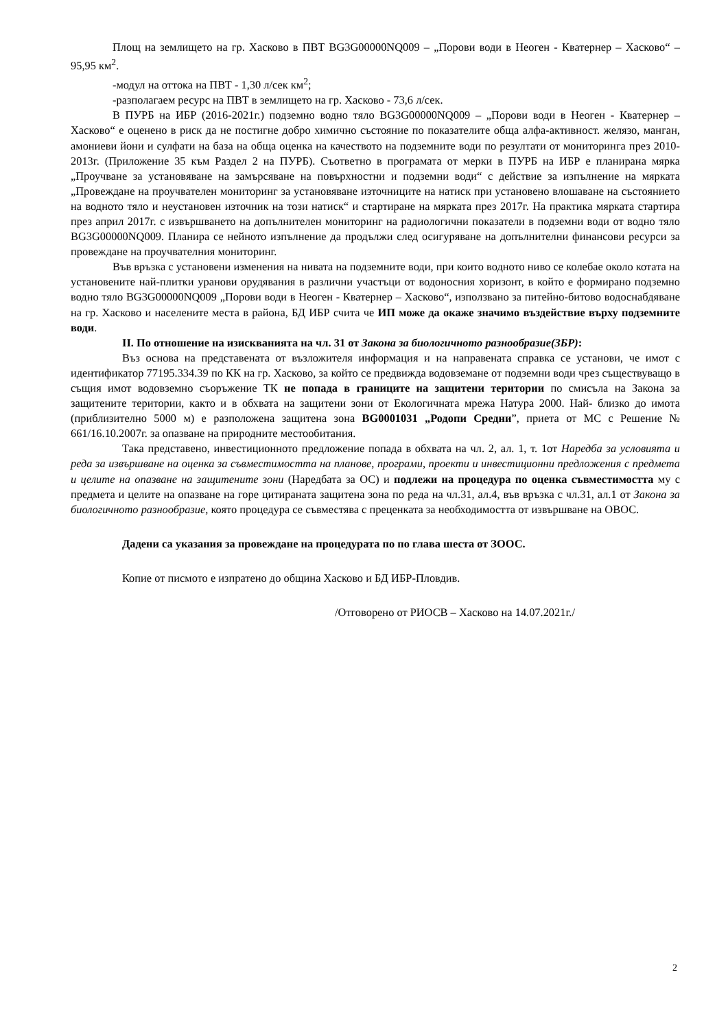Площ на землището на гр. Хасково в ПВТ BG3G00000NQ009 – „Порови води в Неоген - Кватернер – Хасково“ – 95,95 км<sup>2</sup>.
-модул на оттока на ПВТ - 1,30 л/сек км<sup>2</sup>;
-разполагаем ресурс на ПВТ в землището на гр. Хасково - 73,6 л/сек.
В ПУРБ на ИБР (2016-2021г.) подземно водно тяло BG3G00000NQ009 – „Порови води в Неоген - Кватернер – Хасково“ е оценено в риск да не постигне добро химично състояние по показателите обща алфа-активност. желязо, манган, амониеви йони и сулфати на база на обща оценка на качеството на подземните води по резултати от мониторинга през 2010-2013г. (Приложение 35 към Раздел 2 на ПУРБ). Съответно в програмата от мерки в ПУРБ на ИБР е планирана мярка „Проучване за установяване на замърсяване на повърхностни и подземни води“ с действие за изпълнение на мярката „Провеждане на проучвателен мониторинг за установяване източниците на натиск при установено влошаване на състоянието на водното тяло и неустановен източник на този натиск“ и стартиране на мярката през 2017г. На практика мярката стартира през април 2017г. с извършването на допълнителен мониторинг на радиологични показатели в подземни води от водно тяло BG3G00000NQ009. Планира се нейното изпълнение да продължи след осигуряване на допълнителни финансови ресурси за провеждане на проучвателния мониторинг.
Във връзка с установени изменения на нивата на подземните води, при които водното ниво се колебае около котата на установените най-плитки уранови орудявания в различни участъци от водоносния хоризонт, в който е формирано подземно водно тяло BG3G00000NQ009 „Порови води в Неоген - Кватернер – Хасково“, използвано за питейно-битово водоснабдяване на гр. Хасково и населените места в района, БД ИБР счита че ИП може да окаже значимо въздействие върху подземните води.
II. По отношение на изискванията на чл. 31 от Закона за биологичното разнообразие(ЗБР):
Въз основа на представената от възложителя информация и на направената справка се установи, че имот с идентификатор 77195.334.39 по КК на гр. Хасково, за който се предвижда водовземане от подземни води чрез съществуващо в същия имот водовземно съоръжение ТК не попада в границите на защитени територии по смисъла на Закона за защитените територии, както и в обхвата на защитени зони от Екологичната мрежа Натура 2000. Най- близко до имота (приблизително 5000 м) е разположена защитена зона BG0001031 „Родопи Средни”, приета от МС с Решение № 661/16.10.2007г. за опазване на природните местообитания.
Така представено, инвестиционното предложение попада в обхвата на чл. 2, ал. 1, т. 1от Наредба за условията и реда за извършване на оценка за съвместимостта на планове, програми, проекти и инвестиционни предложения с предмета и целите на опазване на защитените зони (Наредбата за ОС) и подлежи на процедура по оценка съвместимостта му с предмета и целите на опазване на горе цитираната защитена зона по реда на чл.31, ал.4, във връзка с чл.31, ал.1 от Закона за биологичното разнообразие, която процедура се съвместява с преценката за необходимостта от извършване на ОВОС.
Дадени са указания за провеждане на процедурата по по глава шеста от ЗООС.
Копие от писмото е изпратено до община Хасково и БД ИБР-Пловдив.
/Отговорено от РИОСВ – Хасково на 14.07.2021г./
2